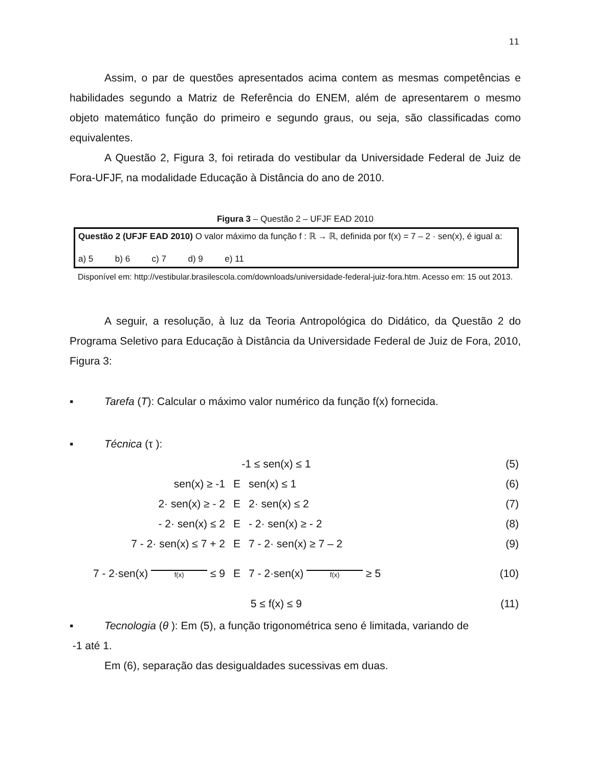11
Assim, o par de questões apresentados acima contem as mesmas competências e habilidades segundo a Matriz de Referência do ENEM, além de apresentarem o mesmo objeto matemático função do primeiro e segundo graus, ou seja, são classificadas como equivalentes.
A Questão 2, Figura 3, foi retirada do vestibular da Universidade Federal de Juiz de Fora-UFJF, na modalidade Educação à Distância do ano de 2010.
Figura 3 – Questão 2 – UFJF EAD 2010
Questão 2 (UFJF EAD 2010) O valor máximo da função f : ℝ → ℝ, definida por f(x) = 7 – 2 · sen(x), é igual a:
a) 5 b) 6 c) 7 d) 9 e) 11
Disponível em: http://vestibular.brasilescola.com/downloads/universidade-federal-juiz-fora.htm. Acesso em: 15 out 2013.
A seguir, a resolução, à luz da Teoria Antropológica do Didático, da Questão 2 do Programa Seletivo para Educação à Distância da Universidade Federal de Juiz de Fora, 2010, Figura 3:
▪ Tarefa (T): Calcular o máximo valor numérico da função f(x) fornecida.
▪ Técnica (τ ):
| -1 ≤ sen(x) ≤ 1 | | | (5) |
| sen(x) ≥ -1 | E | sen(x) ≤ 1 | (6) |
| 2· sen(x) ≥ - 2 | E | 2· sen(x) ≤ 2 | (7) |
| - 2· sen(x) ≤ 2 | E | - 2· sen(x) ≥ - 2 | (8) |
| 7 - 2· sen(x) ≤ 7 + 2 | E | 7 - 2· sen(x) ≥ 7 – 2 | (9) |
| 7 - 2·sen(x) f(x) ≤ 9 | E | 7 - 2·sen(x) f(x) ≥ 5 | (10) |
| 5 ≤ f(x) ≤ 9 | | | (11) |
▪ Tecnologia (θ ): Em (5), a função trigonométrica seno é limitada, variando de
-1 até 1.
Em (6), separação das desigualdades sucessivas em duas.